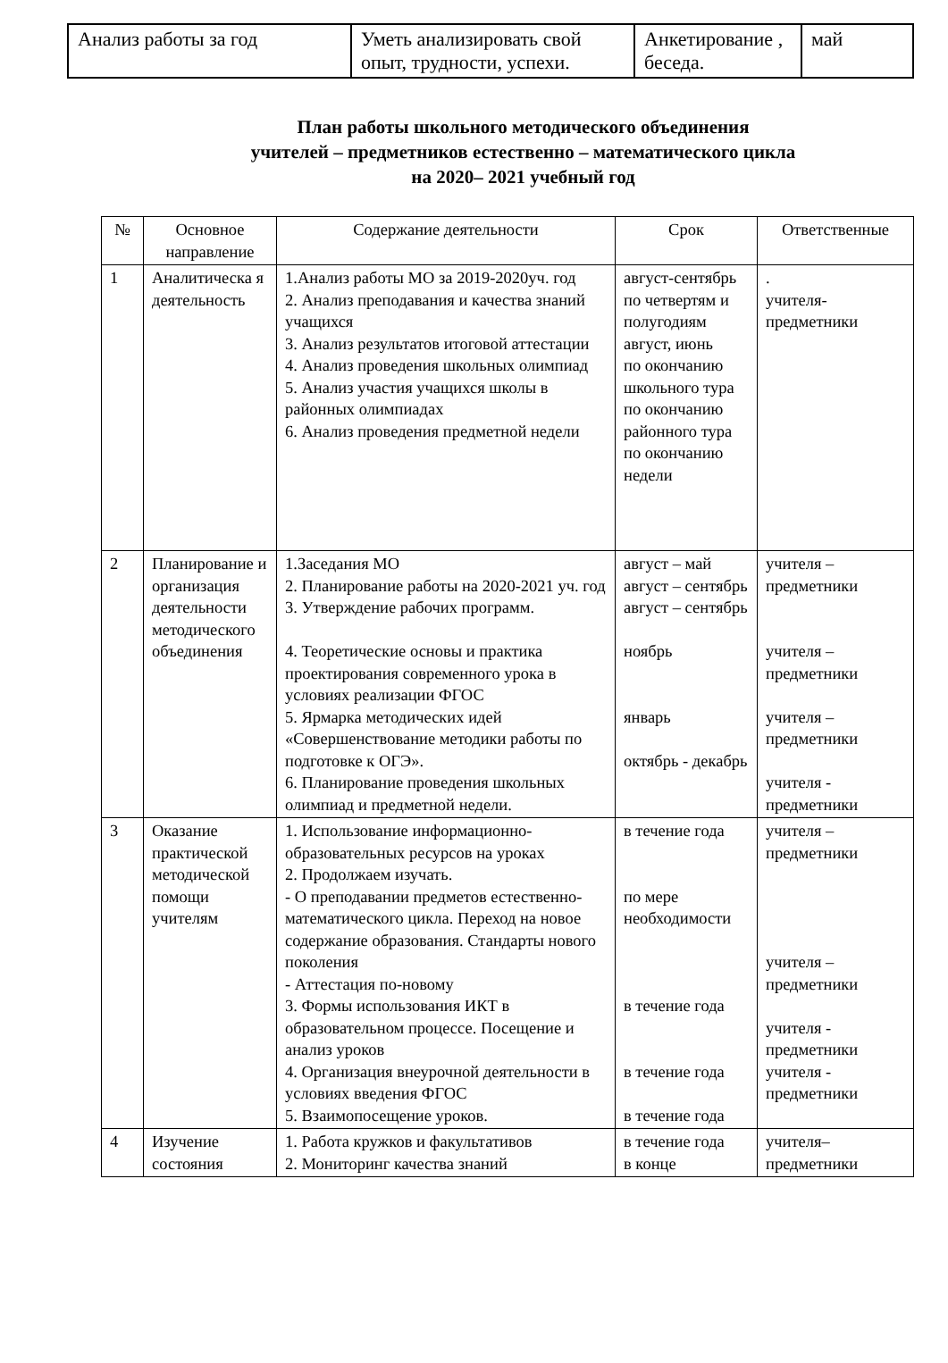| Анализ работы за год | Уметь анализировать свой опыт, трудности, успехи. | Анкетирование , беседа. | май |
План работы школьного методического объединения
учителей – предметников естественно – математического цикла
на 2020– 2021 учебный год
| № | Основное направление | Содержание деятельности | Срок | Ответственные |
| --- | --- | --- | --- | --- |
| 1 | Аналитическа я деятельность | 1.Анализ работы МО за 2019-2020уч. год 2. Анализ преподавания и качества знаний учащихся 3. Анализ результатов итоговой аттестации 4. Анализ проведения школьных олимпиад 5. Анализ участия учащихся школы в районных олимпиадах 6. Анализ проведения предметной недели | август-сентябрь по четвертям и полугодиям август, июнь по окончанию школьного тура по окончанию районного тура по окончанию недели | . учителя-предметники |
| 2 | Планирование и организация деятельности методического объединения | 1.Заседания МО 2. Планирование работы на 2020-2021 уч. год 3. Утверждение рабочих программ. 4. Теоретические основы и практика проектирования современного урока в условиях реализации ФГОС 5. Ярмарка методических идей «Совершенствование методики работы по подготовке к ОГЭ». 6. Планирование проведения школьных олимпиад и предметной недели. | август – май август – сентябрь август – сентябрь ноябрь январь октябрь - декабрь | учителя – предметники учителя – предметники учителя – предметники учителя - предметники |
| 3 | Оказание практической методической помощи учителям | 1. Использование информационно-образовательных ресурсов на уроках 2. Продолжаем изучать. - О преподавании предметов естественно-математического цикла. Переход на новое содержание образования. Стандарты нового поколения - Аттестация по-новому 3. Формы использования ИКТ в образовательном процессе. Посещение и анализ уроков 4. Организация внеурочной деятельности в условиях введения ФГОС 5. Взаимопосещение уроков. | в течение года по мере необходимости в течение года в течение года в течение года | учителя – предметники учителя – предметники учителя - предметники учителя - предметники |
| 4 | Изучение состояния | 1. Работа кружков и факультативов 2. Мониторинг качества знаний | в течение года в конце | учителя–предметники |